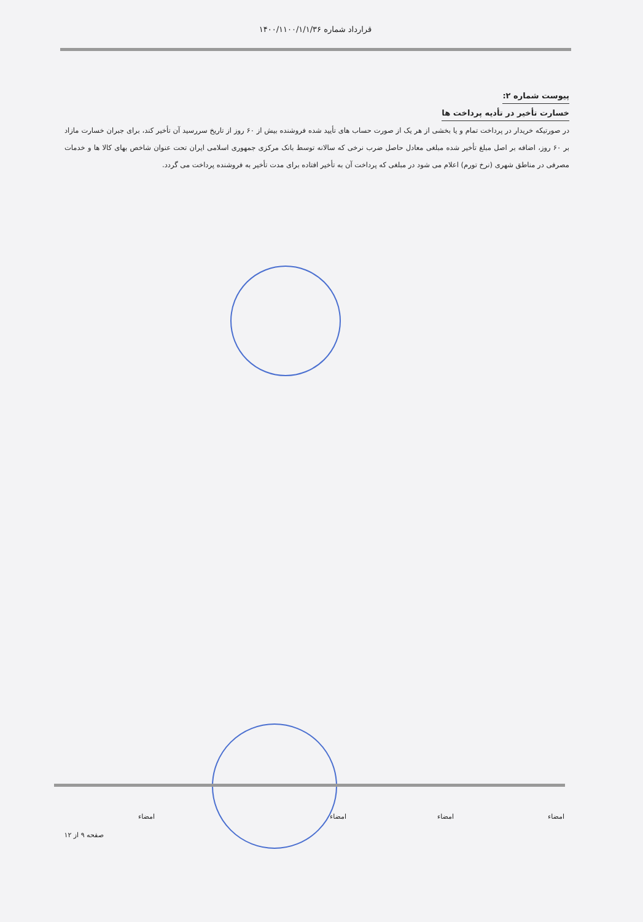قرارداد شماره ۱۴۰۰/۱۱۰۰/۱/۱/۳۶
پیوست شماره ۲:
خسارت تأخیر در تأدیه پرداخت ها
در صورتیکه خریدار در پرداخت تمام و یا بخشی از هر یک از صورت حساب های تأیید شده فروشنده بیش از ۶۰ روز از تاریخ سررسید آن تأخیر کند، برای جبران خسارت مازاد بر ۶۰ روز، اضافه بر اصل مبلغ تأخیر شده مبلغی معادل حاصل ضرب نرخی که سالانه توسط بانک مرکزی جمهوری اسلامی ایران تحت عنوان شاخص بهای کالا ها و خدمات مصرفی در مناطق شهری (نرخ تورم) اعلام می شود در مبلغی که پرداخت آن به تأخیر افتاده برای مدت تأخیر به فروشنده پرداخت می گردد.
امضاء امضاء امضاء امضاء
صفحه ۹ از ۱۲